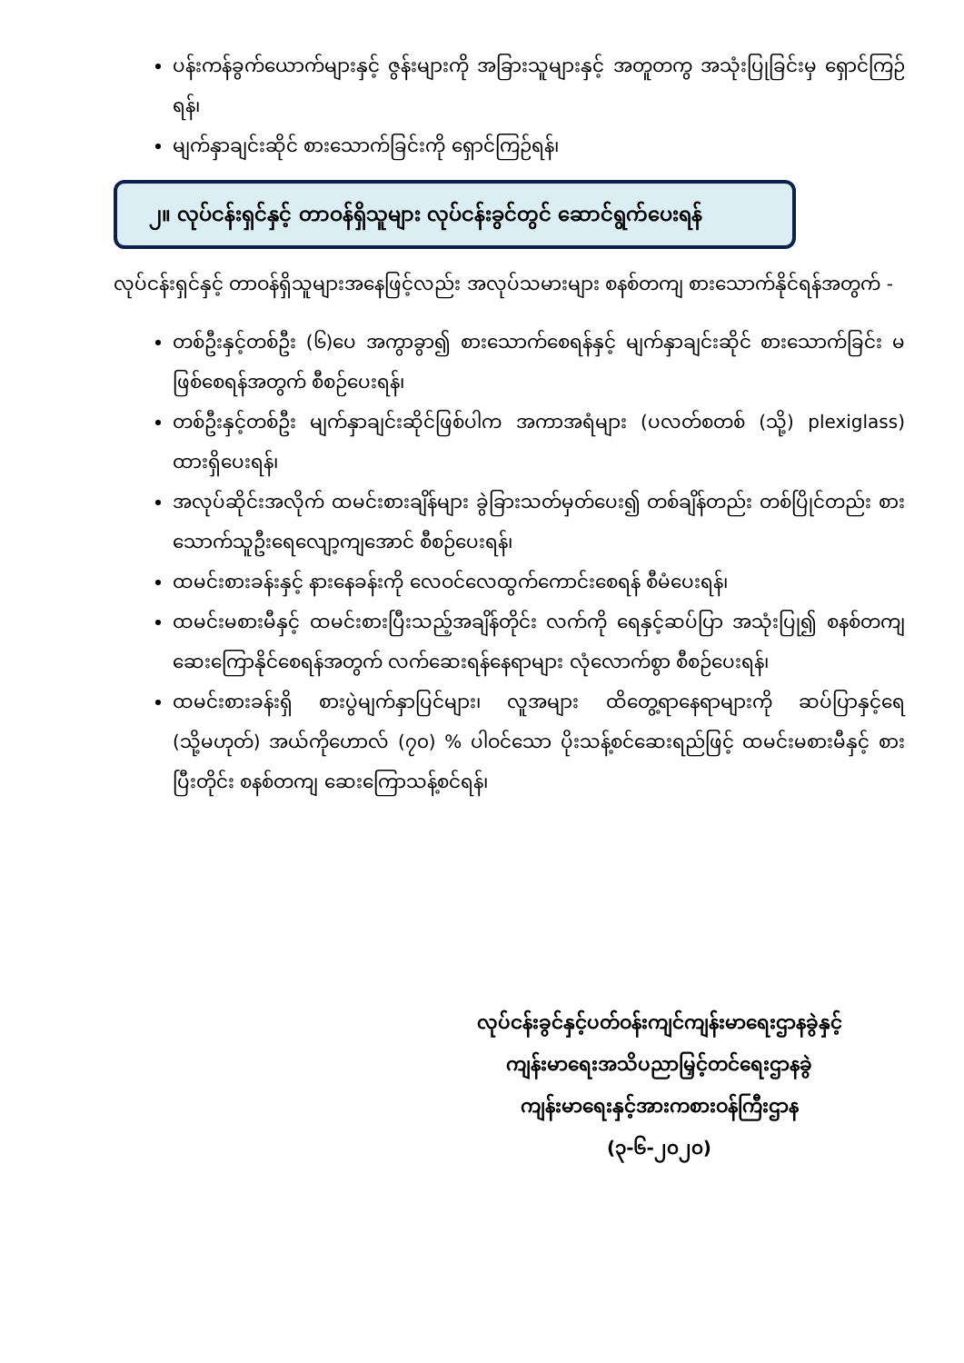ပန်းကန်ခွက်ယောက်များနှင့် ဇွန်းများကို အခြားသူများနှင့် အတူတကွ အသုံးပြုခြင်းမှ ရှောင်ကြဉ်ရန်၊
မျက်နှာချင်းဆိုင် စားသောက်ခြင်းကို ရှောင်ကြဉ်ရန်၊
၂။ လုပ်ငန်းရှင်နှင့် တာဝန်ရှိသူများ လုပ်ငန်းခွင်တွင် ဆောင်ရွက်ပေးရန်
လုပ်ငန်းရှင်နှင့် တာဝန်ရှိသူများအနေဖြင့်လည်း အလုပ်သမားများ စနစ်တကျ စားသောက်နိုင်ရန်အတွက် -
တစ်ဦးနှင့်တစ်ဦး (၆)ပေ အကွာခွာ၍ စားသောက်စေရန်နှင့် မျက်နှာချင်းဆိုင် စားသောက်ခြင်း မဖြစ်စေရန်အတွက် စီစဉ်ပေးရန်၊
တစ်ဦးနှင့်တစ်ဦး မျက်နှာချင်းဆိုင်ဖြစ်ပါက အကာအရံများ (ပလတ်စတစ် (သို့) plexiglass) ထားရှိပေးရန်၊
အလုပ်ဆိုင်းအလိုက် ထမင်းစားချိန်များ ခွဲခြားသတ်မှတ်ပေး၍ တစ်ချိန်တည်း တစ်ပြိုင်တည်း စားသောက်သူဦးရေလျော့ကျအောင် စီစဉ်ပေးရန်၊
ထမင်းစားခန်းနှင့် နားနေခန်းကို လေဝင်လေထွက်ကောင်းစေရန် စီမံပေးရန်၊
ထမင်းမစားမီနှင့် ထမင်းစားပြီးသည့်အချိန်တိုင်း လက်ကို ရေနှင့်ဆပ်ပြာ အသုံးပြု၍ စနစ်တကျ ဆေးကြောနိုင်စေရန်အတွက် လက်ဆေးရန်နေရာများ လုံလောက်စွာ စီစဉ်ပေးရန်၊
ထမင်းစားခန်းရှိ စားပွဲမျက်နှာပြင်များ၊ လူအများ ထိတွေ့ရာနေရာများကို ဆပ်ပြာနှင့်ရေ (သို့မဟုတ်) အယ်ကိုဟောလ် (၇၀) % ပါဝင်သော ပိုးသန့်စင်ဆေးရည်ဖြင့် ထမင်းမစားမီနှင့် စားပြီးတိုင်း စနစ်တကျ ဆေးကြောသန့်စင်ရန်၊
လုပ်ငန်းခွင်နှင့်ပတ်ဝန်းကျင်ကျန်းမာရေးဌာနခွဲနှင့်
ကျန်းမာရေးအသိပညာမြှင့်တင်ရေးဌာနခွဲ
ကျန်းမာရေးနှင့်အားကစားဝန်ကြီးဌာန
(၃-၆-၂၀၂၀)